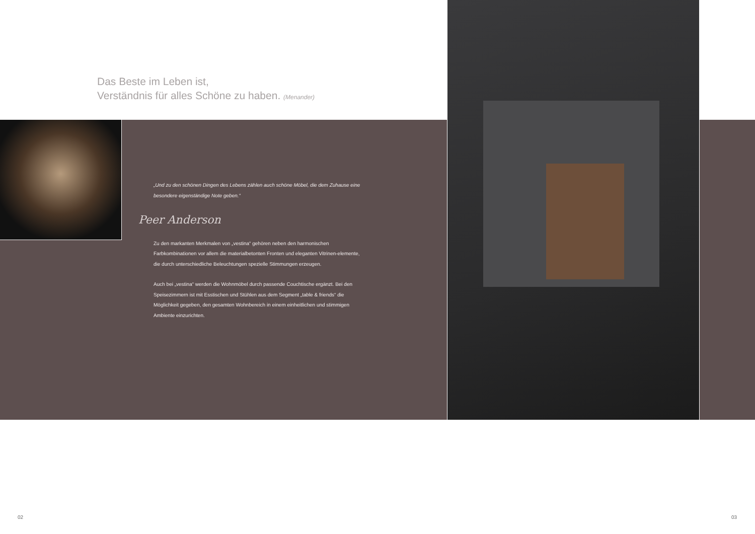Das Beste im Leben ist,
Verständnis für alles Schöne zu haben. (Menander)
„Und zu den schönen Dingen des Lebens zählen auch schöne Möbel, die dem Zuhause eine besondere eigenständige Note geben.“
Peer Anderson
Zu den markanten Merkmalen von „vestina“ gehören neben den harmonischen Farbkombinationen vor allem die materialbetonten Fronten und eleganten Vitrinen-elemente, die durch unterschiedliche Beleuchtungen spezielle Stimmungen erzeugen.
Auch bei „vestina“ werden die Wohnmöbel durch passende Couchtische ergänzt. Bei den Speisezimmern ist mit Esstischen und Stühlen aus dem Segment „table & friends“ die Möglichkeit gegeben, den gesamten Wohnbereich in einem einheitlichen und stimmigen Ambiente einzurichten.
02 03